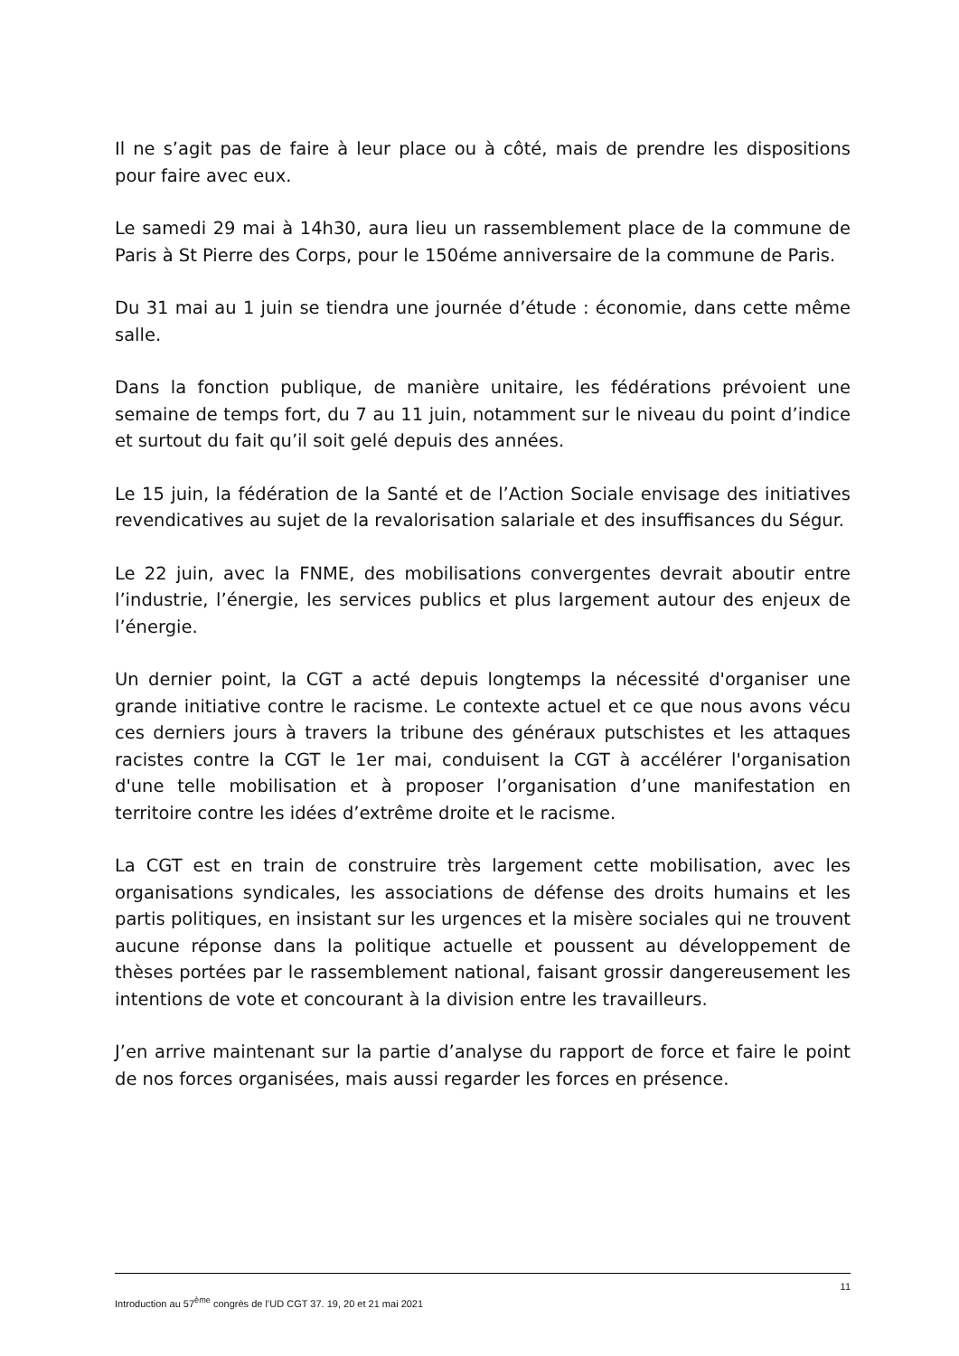Il ne s’agit pas de faire à leur place ou à côté, mais de prendre les dispositions pour faire avec eux.
Le samedi 29 mai à 14h30, aura lieu un rassemblement place de la commune de Paris à St Pierre des Corps, pour le 150éme anniversaire de la commune de Paris.
Du 31 mai au 1 juin se tiendra une journée d’étude : économie, dans cette même salle.
Dans la fonction publique, de manière unitaire, les fédérations prévoient une semaine de temps fort, du 7 au 11 juin, notamment sur le niveau du point d’indice et surtout du fait qu’il soit gelé depuis des années.
Le 15 juin, la fédération de la Santé et de l’Action Sociale envisage des initiatives revendicatives au sujet de la revalorisation salariale et des insuffisances du Ségur.
Le 22 juin, avec la FNME, des mobilisations convergentes devrait aboutir entre l’industrie, l’énergie, les services publics et plus largement autour des enjeux de l’énergie.
Un dernier point, la CGT a acté depuis longtemps la nécessité d'organiser une grande initiative contre le racisme. Le contexte actuel et ce que nous avons vécu ces derniers jours à travers la tribune des généraux putschistes et les attaques racistes contre la CGT le 1er mai, conduisent la CGT à accélérer l'organisation d'une telle mobilisation et à proposer l’organisation d’une manifestation en territoire contre les idées d’extrême droite et le racisme.
La CGT est en train de construire très largement cette mobilisation, avec les organisations syndicales, les associations de défense des droits humains et les partis politiques, en insistant sur les urgences et la misère sociales qui ne trouvent aucune réponse dans la politique actuelle et poussent au développement de thèses portées par le rassemblement national, faisant grossir dangereusement les intentions de vote et concourant à la division entre les travailleurs.
J’en arrive maintenant sur la partie d’analyse du rapport de force et faire le point de nos forces organisées, mais aussi regarder les forces en présence.
11
Introduction au 57<sup>ème</sup> congrès de l’UD CGT 37. 19, 20 et 21 mai 2021